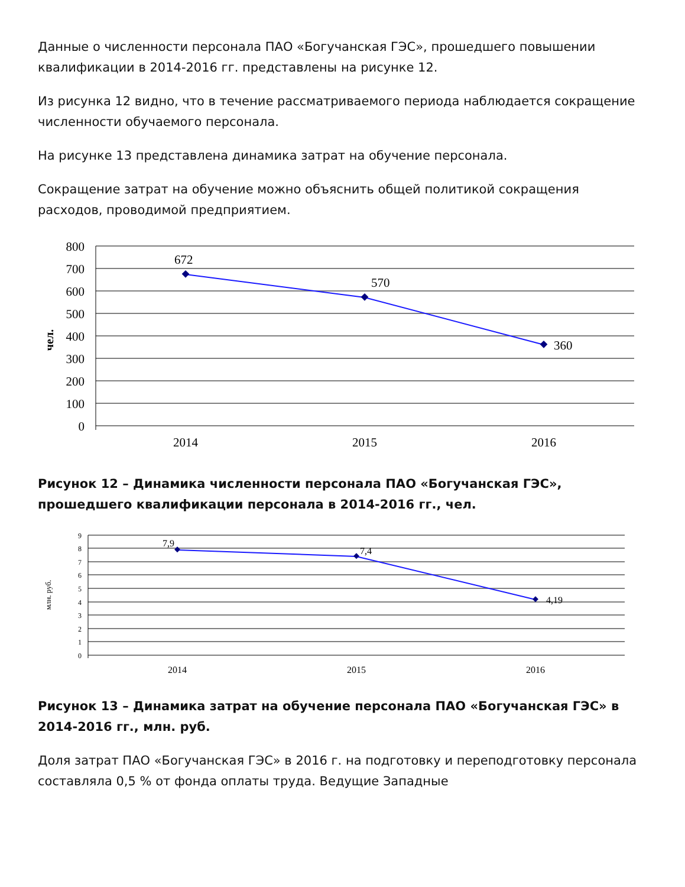Данные о численности персонала ПАО «Богучанская ГЭС», прошедшего повышении квалификации в 2014-2016 гг. представлены на рисунке 12.
Из рисунка 12 видно, что в течение рассматриваемого периода наблюдается сокращение численности обучаемого персонала.
На рисунке 13 представлена динамика затрат на обучение персонала.
Сокращение затрат на обучение можно объяснить общей политикой сокращения расходов, проводимой предприятием.
800
700
600
500
400
300
200
100
0
чел.
672
570
360
2014
2015
2016
Рисунок 12 – Динамика численности персонала ПАО «Богучанская ГЭС», прошедшего квалификации персонала в 2014-2016 гг., чел.
9
8
7
6
5
4
3
2
1
0
млн. руб.
7,9
7,4
4,19
2014
2015
2016
Рисунок 13 – Динамика затрат на обучение персонала ПАО «Богучанская ГЭС» в 2014-2016 гг., млн. руб.
Доля затрат ПАО «Богучанская ГЭС» в 2016 г. на подготовку и переподготовку персонала составляла 0,5 % от фонда оплаты труда. Ведущие Западные